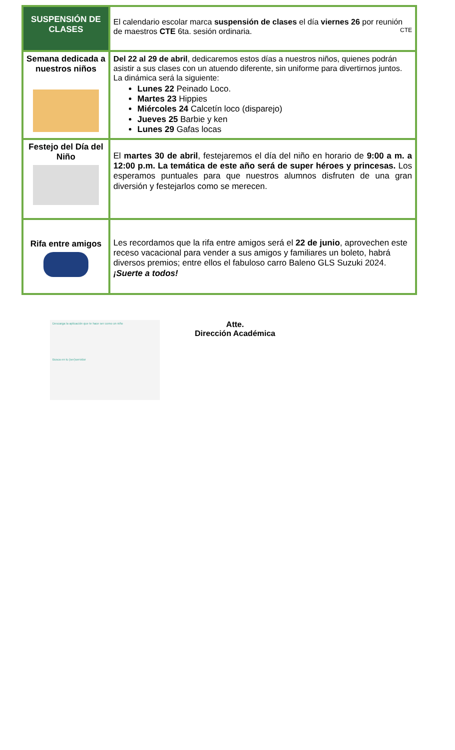| SUSPENSIÓN DE CLASES | El calendario escolar marca suspensión de clases el día viernes 26 por reunión de maestros CTE 6ta. sesión ordinaria. CTE |
| Semana dedicada a nuestros niños | Del 22 al 29 de abril , dedicaremos estos días a nuestros niños, quienes podrán asistir a sus clases con un atuendo diferente, sin uniforme para divertirnos juntos. La dinámica será la siguiente: Lunes 22 Peinado Loco. Martes 23 Hippies Miércoles 24 Calcetín loco (disparejo) Jueves 25 Barbie y ken Lunes 29 Gafas locas |
| Festejo del Día del Niño | El martes 30 de abril , festejaremos el día del niño en horario de 9:00 a m. a 12:00 p.m. La temática de este año será de super héroes y princesas. Los esperamos puntuales para que nuestros alumnos disfruten de una gran diversión y festejarlos como se merecen. |
| Rifa entre amigos | Les recordamos que la rifa entre amigos será el 22 de junio , aprovechen este receso vacacional para vender a sus amigos y familiares un boleto, habrá diversos premios; entre ellos el fabuloso carro Baleno GLS Suzuki 2024. ¡Suerte a todos! |
Descarga la aplicación que te hace ser como un niño
Busca en tu (ser)servidor
Atte.
Dirección Académica